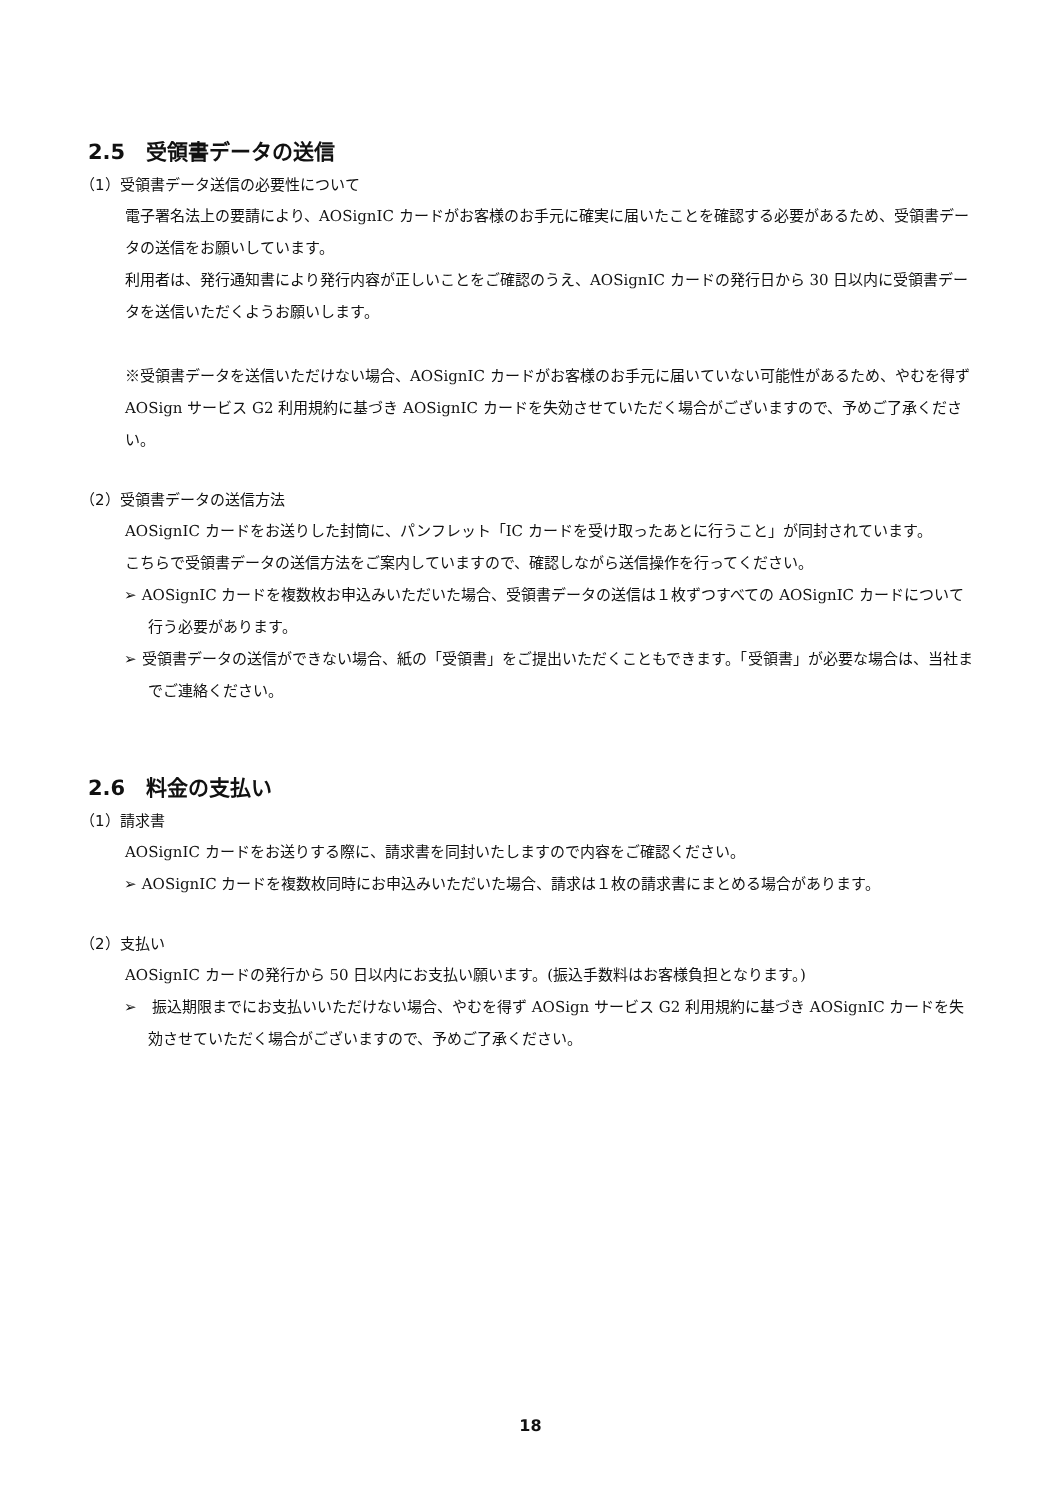2.5　受領書データの送信
（1）受領書データ送信の必要性について
電子署名法上の要請により、AOSignIC カードがお客様のお手元に確実に届いたことを確認する必要があるため、受領書データの送信をお願いしています。
利用者は、発行通知書により発行内容が正しいことをご確認のうえ、AOSignIC カードの発行日から 30 日以内に受領書データを送信いただくようお願いします。
※受領書データを送信いただけない場合、AOSignIC カードがお客様のお手元に届いていない可能性があるため、やむを得ず AOSign サービス G2 利用規約に基づき AOSignIC カードを失効させていただく場合がございますので、予めご了承ください。
（2）受領書データの送信方法
AOSignIC カードをお送りした封筒に、パンフレット「IC カードを受け取ったあとに行うこと」が同封されています。
こちらで受領書データの送信方法をご案内していますので、確認しながら送信操作を行ってください。
➢ AOSignIC カードを複数枚お申込みいただいた場合、受領書データの送信は１枚ずつすべての AOSignIC カードについて行う必要があります。
➢ 受領書データの送信ができない場合、紙の「受領書」をご提出いただくこともできます。「受領書」が必要な場合は、当社までご連絡ください。
2.6　料金の支払い
（1）請求書
AOSignIC カードをお送りする際に、請求書を同封いたしますので内容をご確認ください。
➢ AOSignIC カードを複数枚同時にお申込みいただいた場合、請求は１枚の請求書にまとめる場合があります。
（2）支払い
AOSignIC カードの発行から 50 日以内にお支払い願います。(振込手数料はお客様負担となります。)
➢　振込期限までにお支払いいただけない場合、やむを得ず AOSign サービス G2 利用規約に基づき AOSignIC カードを失効させていただく場合がございますので、予めご了承ください。
18